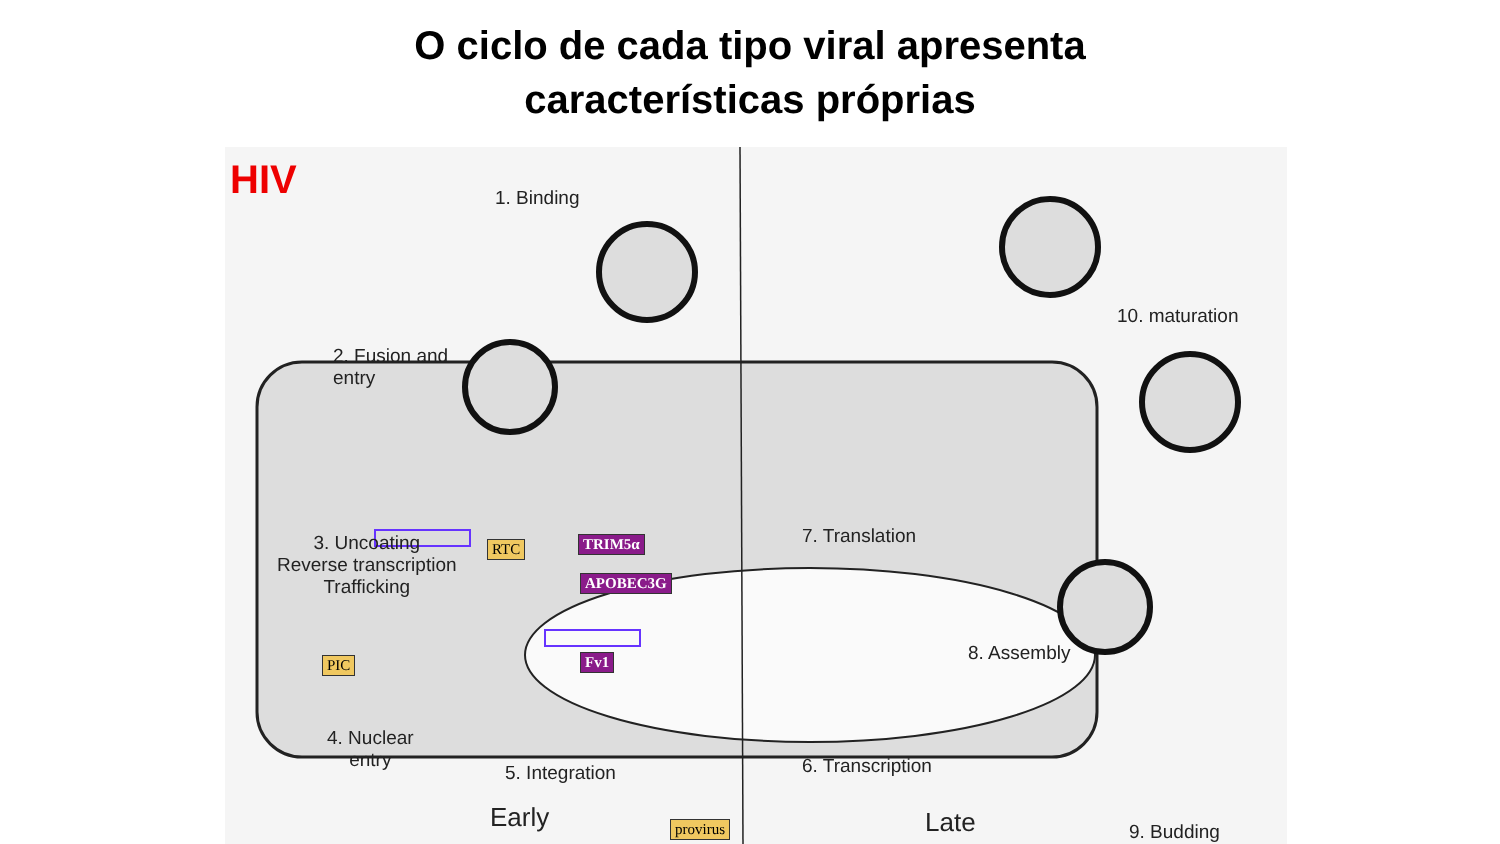O ciclo de cada tipo viral apresenta
características próprias
HIV 1. Binding
2. Fusion and
entry
3. Uncoating
Reverse transcription
Trafficking
RTC TRIM5α
APOBEC3G
Fv1
PIC
4. Nuclear
entry
5. Integration
provirus
7. Translation
8. Assembly
6. Transcription
10. maturation
9. Budding
Early Late